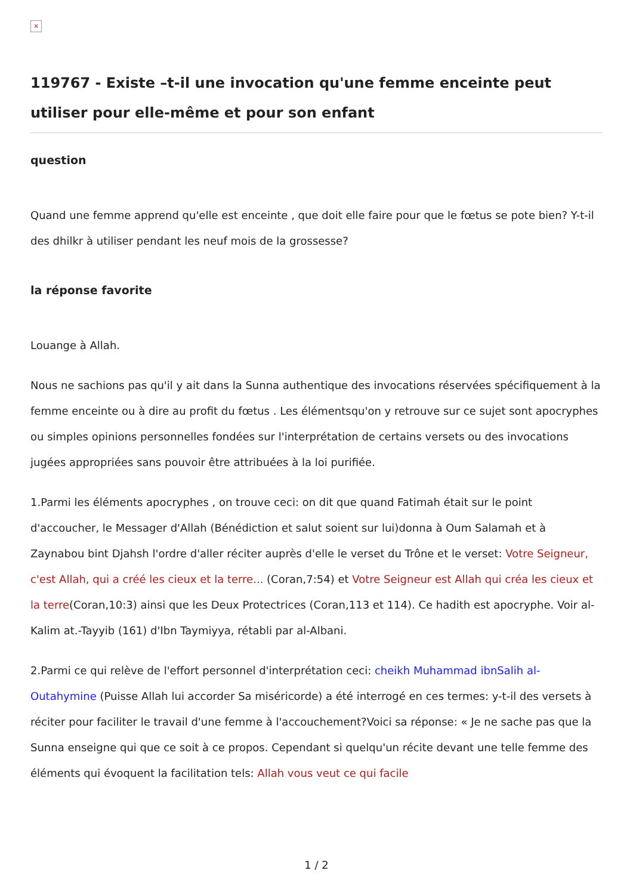×
119767 - Existe –t-il une invocation qu'une femme enceinte peut utiliser pour elle-même et pour son enfant
question
Quand une femme apprend qu'elle est enceinte , que doit elle faire pour que le fœtus se pote bien? Y-t-il des dhilkr à utiliser pendant les neuf mois de la grossesse?
la réponse favorite
Louange à Allah.
Nous ne sachions pas qu'il y ait dans la Sunna authentique des invocations réservées spécifiquement à la femme enceinte ou à dire au profit du fœtus . Les élémentsqu'on y retrouve sur ce sujet sont apocryphes ou simples opinions personnelles fondées sur l'interprétation de certains versets ou des invocations jugées appropriées sans pouvoir être attribuées à la loi purifiée.
1.Parmi les éléments apocryphes , on trouve ceci: on dit que quand Fatimah était sur le point d'accoucher, le Messager d'Allah (Bénédiction et salut soient sur lui)donna à Oum Salamah et à Zaynabou bint Djahsh l'ordre d'aller réciter auprès d'elle le verset du Trône et le verset: Votre Seigneur, c'est Allah, qui a créé les cieux et la terre... (Coran,7:54) et Votre Seigneur est Allah qui créa les cieux et la terre(Coran,10:3) ainsi que les Deux Protectrices (Coran,113 et 114). Ce hadith est apocryphe. Voir al-Kalim at.-Tayyib (161) d'Ibn Taymiyya, rétabli par al-Albani.
2.Parmi ce qui relève de l'effort personnel d'interprétation ceci: cheikh Muhammad ibnSalih al-Outahymine (Puisse Allah lui accorder Sa miséricorde) a été interrogé en ces termes: y-t-il des versets à réciter pour faciliter le travail d'une femme à l'accouchement?Voici sa réponse: « Je ne sache pas que la Sunna enseigne qui que ce soit à ce propos. Cependant si quelqu'un récite devant une telle femme des éléments qui évoquent la facilitation tels: Allah vous veut ce qui facile
1 / 2